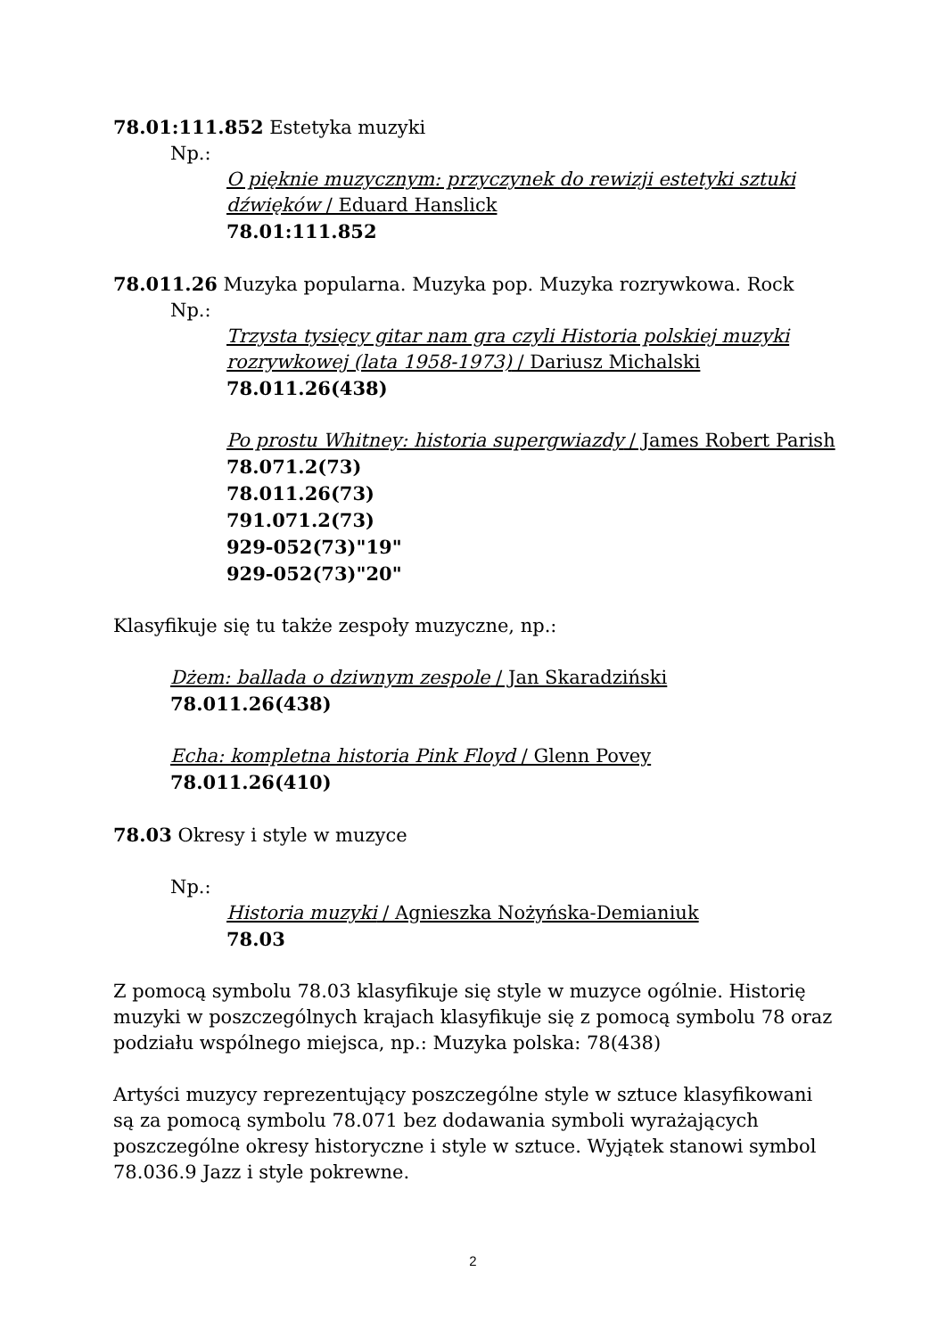78.01:111.852 Estetyka muzyki
Np.:
O pięknie muzycznym: przyczynek do rewizji estetyki sztuki dźwięków / Eduard Hanslick
78.01:111.852
78.011.26 Muzyka popularna. Muzyka pop. Muzyka rozrywkowa. Rock
Np.:
Trzysta tysięcy gitar nam gra czyli Historia polskiej muzyki rozrywkowej (lata 1958-1973) / Dariusz Michalski
78.011.26(438)
Po prostu Whitney: historia supergwiazdy / James Robert Parish
78.071.2(73)
78.011.26(73)
791.071.2(73)
929-052(73)"19"
929-052(73)"20"
Klasyfikuje się tu także zespoły muzyczne, np.:
Dżem: ballada o dziwnym zespole / Jan Skaradziński
78.011.26(438)
Echa: kompletna historia Pink Floyd / Glenn Povey
78.011.26(410)
78.03 Okresy i style w muzyce
Np.:
Historia muzyki / Agnieszka Nożyńska-Demianiuk
78.03
Z pomocą symbolu 78.03 klasyfikuje się style w muzyce ogólnie. Historię muzyki w poszczególnych krajach klasyfikuje się z pomocą symbolu 78 oraz podziału wspólnego miejsca, np.: Muzyka polska: 78(438)
Artyści muzycy reprezentujący poszczególne style w sztuce klasyfikowani są za pomocą symbolu 78.071 bez dodawania symboli wyrażających poszczególne okresy historyczne i style w sztuce. Wyjątek stanowi symbol 78.036.9 Jazz i style pokrewne.
2